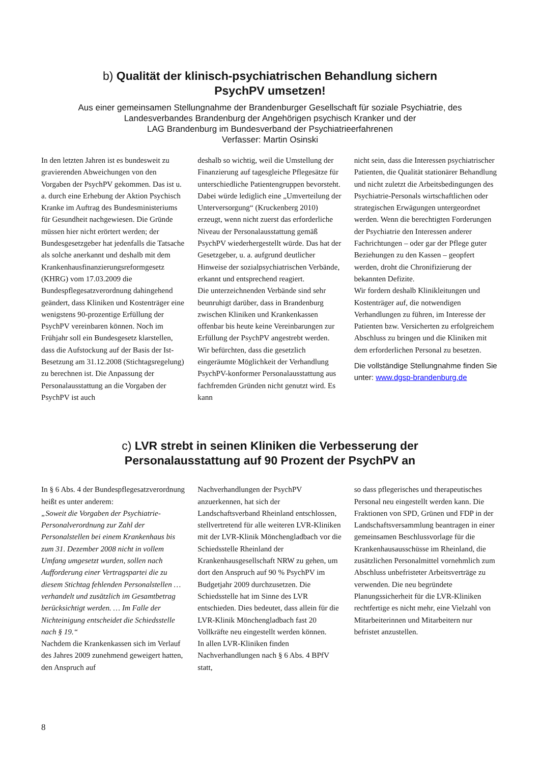b) Qualität der klinisch-psychiatrischen Behandlung sichern
PsychPV umsetzen!
Aus einer gemeinsamen Stellungnahme der Brandenburger Gesellschaft für soziale Psychiatrie, des
Landesverbandes Brandenburg der Angehörigen psychisch Kranker und der
LAG Brandenburg im Bundesverband der Psychiatrieerfahrenen
Verfasser: Martin Osinski
In den letzten Jahren ist es bundesweit zu gravierenden Abweichungen von den Vorgaben der PsychPV gekommen. Das ist u. a. durch eine Erhebung der Aktion Psychisch Kranke im Auftrag des Bundesministeriums für Gesundheit nachgewiesen. Die Gründe müssen hier nicht erörtert werden; der Bundesgesetzgeber hat jedenfalls die Tatsache als solche anerkannt und deshalb mit dem Krankenhausfinanzierungsreformgesetz (KHRG) vom 17.03.2009 die Bundespflegesatzverordnung dahingehend geändert, dass Kliniken und Kostenträger eine wenigstens 90-prozentige Erfüllung der PsychPV vereinbaren können. Noch im Frühjahr soll ein Bundesgesetz klarstellen, dass die Aufstockung auf der Basis der Ist-Besetzung am 31.12.2008 (Stichtagsregelung) zu berechnen ist. Die Anpassung der Personalausstattung an die Vorgaben der PsychPV ist auch
deshalb so wichtig, weil die Umstellung der Finanzierung auf tagesgleiche Pflegesätze für unterschiedliche Patientengruppen bevorsteht. Dabei würde lediglich eine „Umverteilung der Unterversorgung“ (Kruckenberg 2010) erzeugt, wenn nicht zuerst das erforderliche Niveau der Personalausstattung gemäß PsychPV wiederhergestellt würde. Das hat der Gesetzgeber, u. a. aufgrund deutlicher Hinweise der sozialpsychiatrischen Verbände, erkannt und entsprechend reagiert.
Die unterzeichnenden Verbände sind sehr beunruhigt darüber, dass in Brandenburg zwischen Kliniken und Krankenkassen offenbar bis heute keine Vereinbarungen zur Erfüllung der PsychPV angestrebt werden. Wir befürchten, dass die gesetzlich eingeräumte Möglichkeit der Verhandlung PsychPV-konformer Personalausstattung aus fachfremden Gründen nicht genutzt wird. Es kann
nicht sein, dass die Interessen psychiatrischer Patienten, die Qualität stationärer Behandlung und nicht zuletzt die Arbeitsbedingungen des Psychiatrie-Personals wirtschaftlichen oder strategischen Erwägungen untergeordnet werden. Wenn die berechtigten Forderungen der Psychiatrie den Interessen anderer Fachrichtungen – oder gar der Pflege guter Beziehungen zu den Kassen – geopfert werden, droht die Chronifizierung der bekannten Defizite.
Wir fordern deshalb Klinikleitungen und Kostenträger auf, die notwendigen Verhandlungen zu führen, im Interesse der Patienten bzw. Versicherten zu erfolgreichem Abschluss zu bringen und die Kliniken mit dem erforderlichen Personal zu besetzen.
Die vollständige Stellungnahme finden Sie unter: www.dgsp-brandenburg.de
c) LVR strebt in seinen Kliniken die Verbesserung der
Personalausstattung auf 90 Prozent der PsychPV an
In § 6 Abs. 4 der Bundespflegesatzverordnung heißt es unter anderem:
„Soweit die Vorgaben der Psychiatrie-Personalverordnung zur Zahl der Personalstellen bei einem Krankenhaus bis zum 31. Dezember 2008 nicht in vollem Umfang umgesetzt wurden, sollen nach Aufforderung einer Vertragspartei die zu diesem Stichtag fehlenden Personalstellen … verhandelt und zusätzlich im Gesamtbetrag berücksichtigt werden. … Im Falle der Nichteinigung entscheidet die Schiedsstelle nach § 19.“
Nachdem die Krankenkassen sich im Verlauf des Jahres 2009 zunehmend geweigert hatten, den Anspruch auf
Nachverhandlungen der PsychPV anzuerkennen, hat sich der Landschaftsverband Rheinland entschlossen, stellvertretend für alle weiteren LVR-Kliniken mit der LVR-Klinik Mönchengladbach vor die Schiedsstelle Rheinland der Krankenhausgesellschaft NRW zu gehen, um dort den Anspruch auf 90 % PsychPV im Budgetjahr 2009 durchzusetzen. Die Schiedsstelle hat im Sinne des LVR entschieden. Dies bedeutet, dass allein für die LVR-Klinik Mönchengladbach fast 20 Vollkräfte neu eingestellt werden können.
In allen LVR-Kliniken finden Nachverhandlungen nach § 6 Abs. 4 BPfV statt,
so dass pflegerisches und therapeutisches Personal neu eingestellt werden kann. Die Fraktionen von SPD, Grünen und FDP in der Landschaftsversammlung beantragen in einer gemeinsamen Beschlussvorlage für die Krankenhausausschüsse im Rheinland, die zusätzlichen Personalmittel vornehmlich zum Abschluss unbefristeter Arbeitsverträge zu verwenden. Die neu begründete Planungssicherheit für die LVR-Kliniken rechtfertige es nicht mehr, eine Vielzahl von Mitarbeiterinnen und Mitarbeitern nur befristet anzustellen.
8